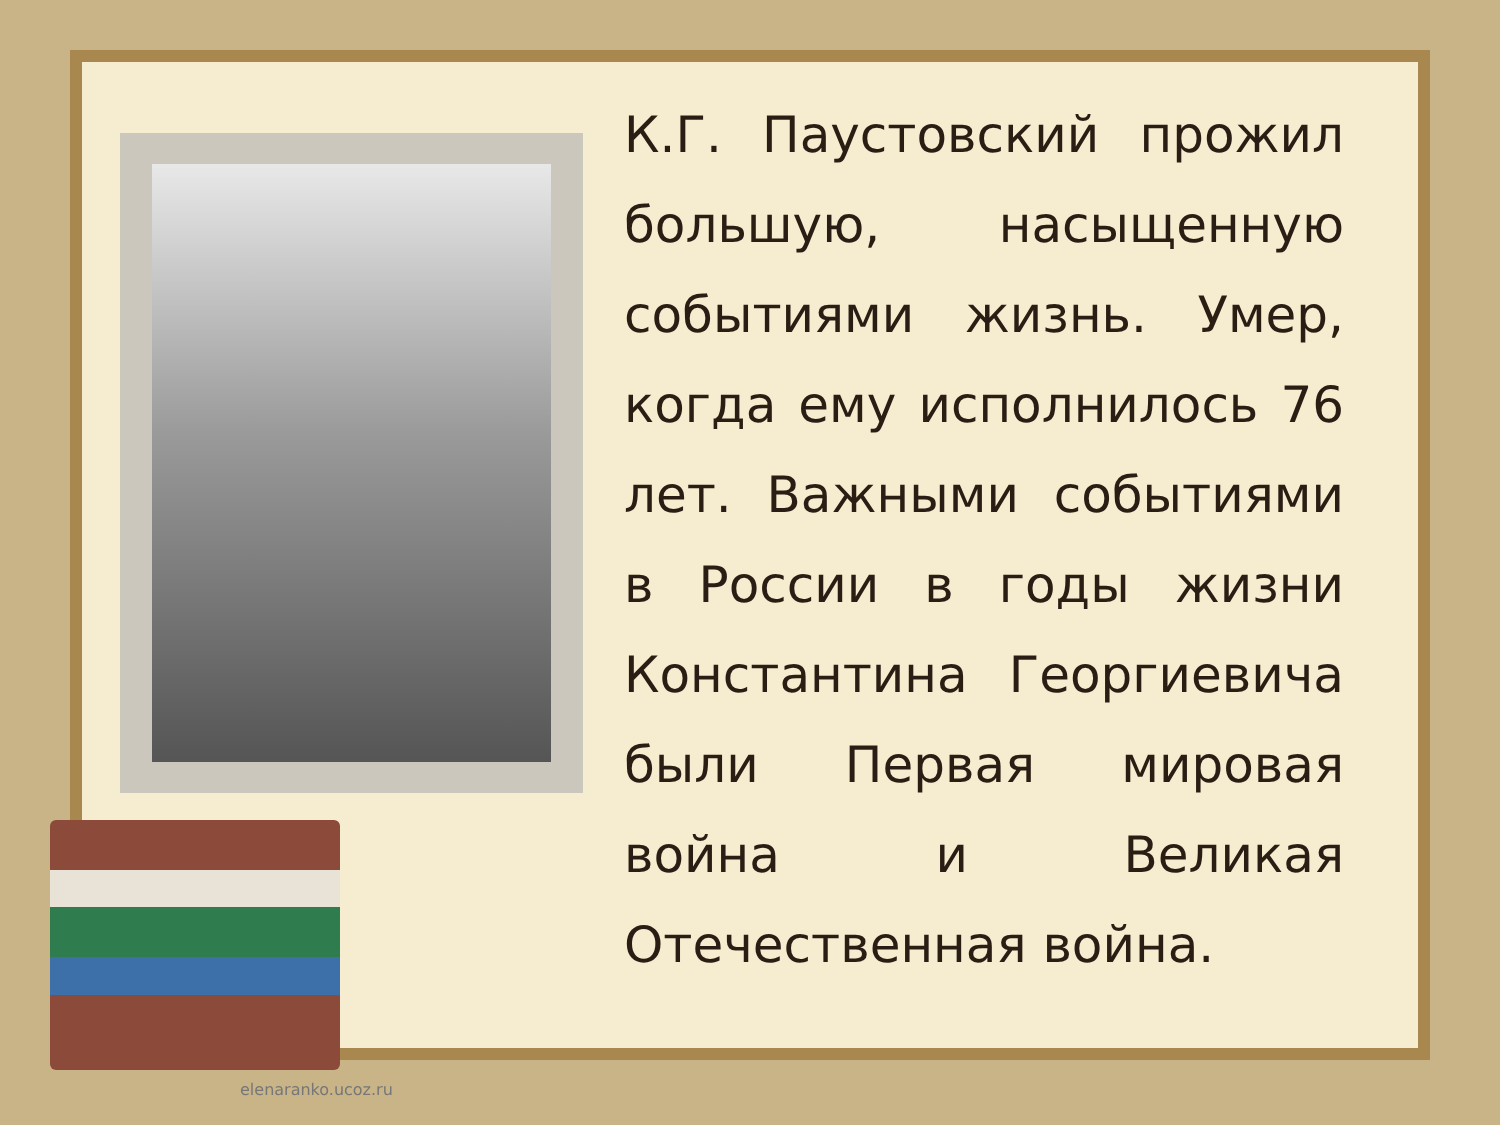К.Г. Паустовский прожил большую, насыщенную событиями жизнь. Умер, когда ему исполнилось 76 лет. Важными событиями в России в годы жизни Константина Георгиевича были Первая мировая война и Великая Отечественная война.
elenaranko.ucoz.ru